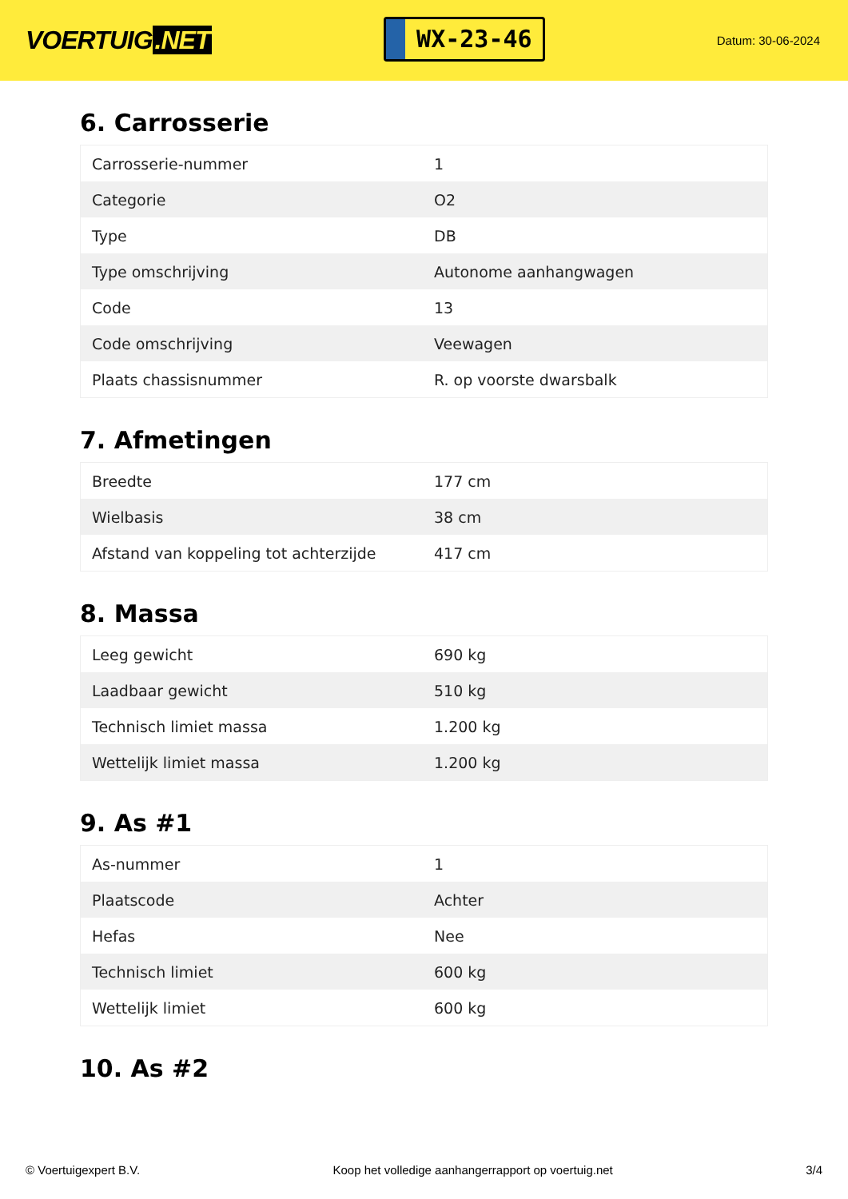VOERTUIG.NET
WX-23-46
Datum: 30-06-2024
6. Carrosserie
| Carrosserie-nummer | 1 |
| Categorie | O2 |
| Type | DB |
| Type omschrijving | Autonome aanhangwagen |
| Code | 13 |
| Code omschrijving | Veewagen |
| Plaats chassisnummer | R. op voorste dwarsbalk |
7. Afmetingen
| Breedte | 177 cm |
| Wielbasis | 38 cm |
| Afstand van koppeling tot achterzijde | 417 cm |
8. Massa
| Leeg gewicht | 690 kg |
| Laadbaar gewicht | 510 kg |
| Technisch limiet massa | 1.200 kg |
| Wettelijk limiet massa | 1.200 kg |
9. As #1
| As-nummer | 1 |
| Plaatscode | Achter |
| Hefas | Nee |
| Technisch limiet | 600 kg |
| Wettelijk limiet | 600 kg |
10. As #2
© Voertuigexpert B.V. Koop het volledige aanhangerrapport op voertuig.net 3/4